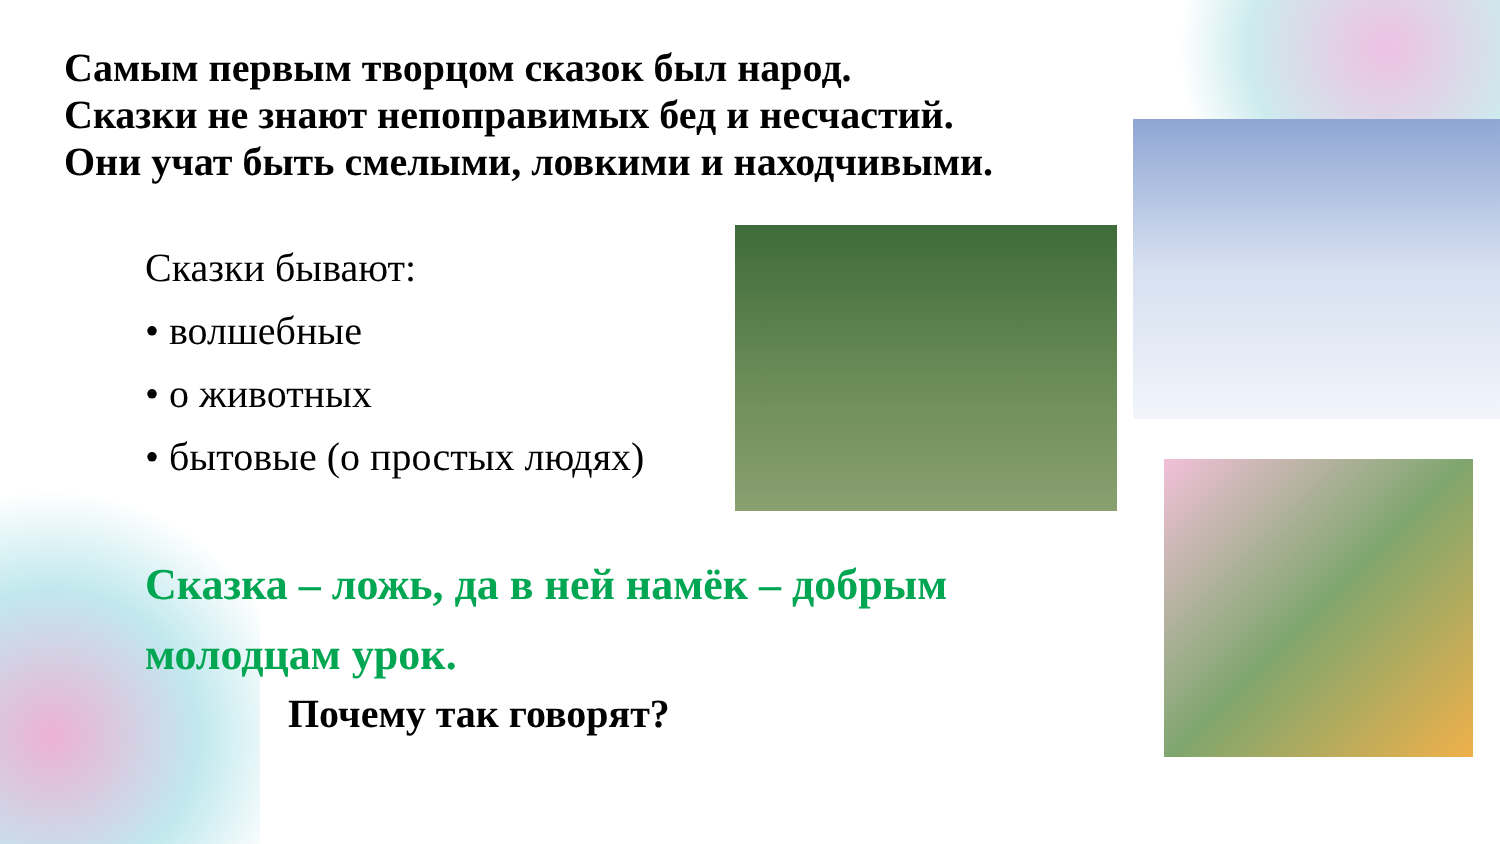Самым первым творцом сказок был народ.
Сказки не знают непоправимых бед и несчастий.
Они учат быть смелыми, ловкими и находчивыми.
Сказки бывают:
• волшебные
• о животных
• бытовые (о простых людях)
Сказка – ложь, да в ней намёк – добрым молодцам урок.
Почему так говорят?